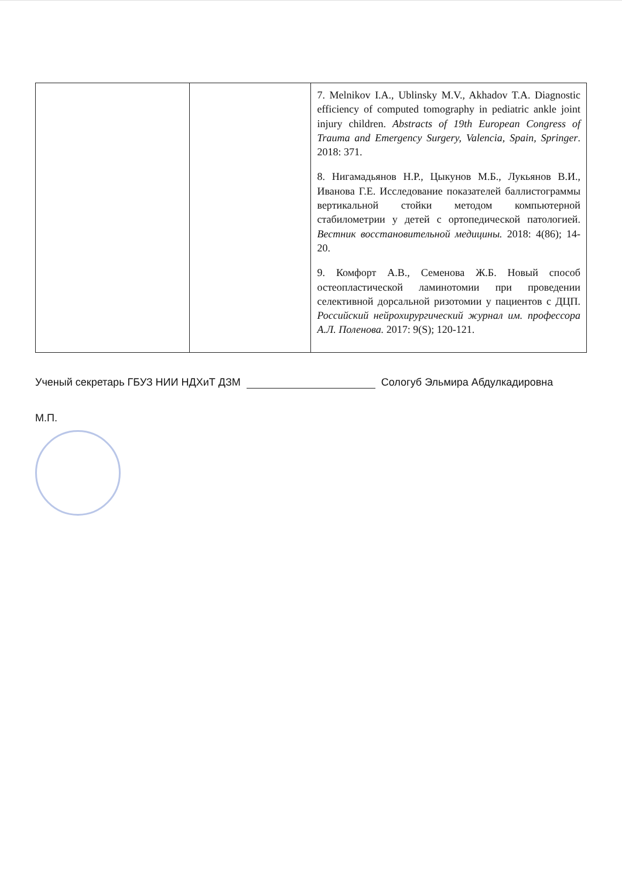| | | 7. Melnikov I.A., Ublinsky M.V., Akhadov T.A. Diagnostic efficiency of computed tomography in pediatric ankle joint injury children. Abstracts of 19th European Congress of Trauma and Emergency Surgery, Valencia, Spain, Springer . 2018: 371. 8. Нигамадьянов Н.Р., Цыкунов М.Б., Лукьянов В.И., Иванова Г.Е. Исследование показателей баллистограммы вертикальной стойки методом компьютерной стабилометрии у детей с ортопедической патологией. Вестник восстановительной медицины. 2018: 4(86); 14-20. 9. Комфорт А.В., Семенова Ж.Б. Новый способ остеопластической ламинотомии при проведении селективной дорсальной ризотомии у пациентов с ДЦП. Российский нейрохирургический журнал им. профессора А.Л. Поленова. 2017: 9(S); 120-121. |
Ученый секретарь ГБУЗ НИИ НДХиТ ДЗМ Сологуб Эльмира Абдулкадировна
М.П.